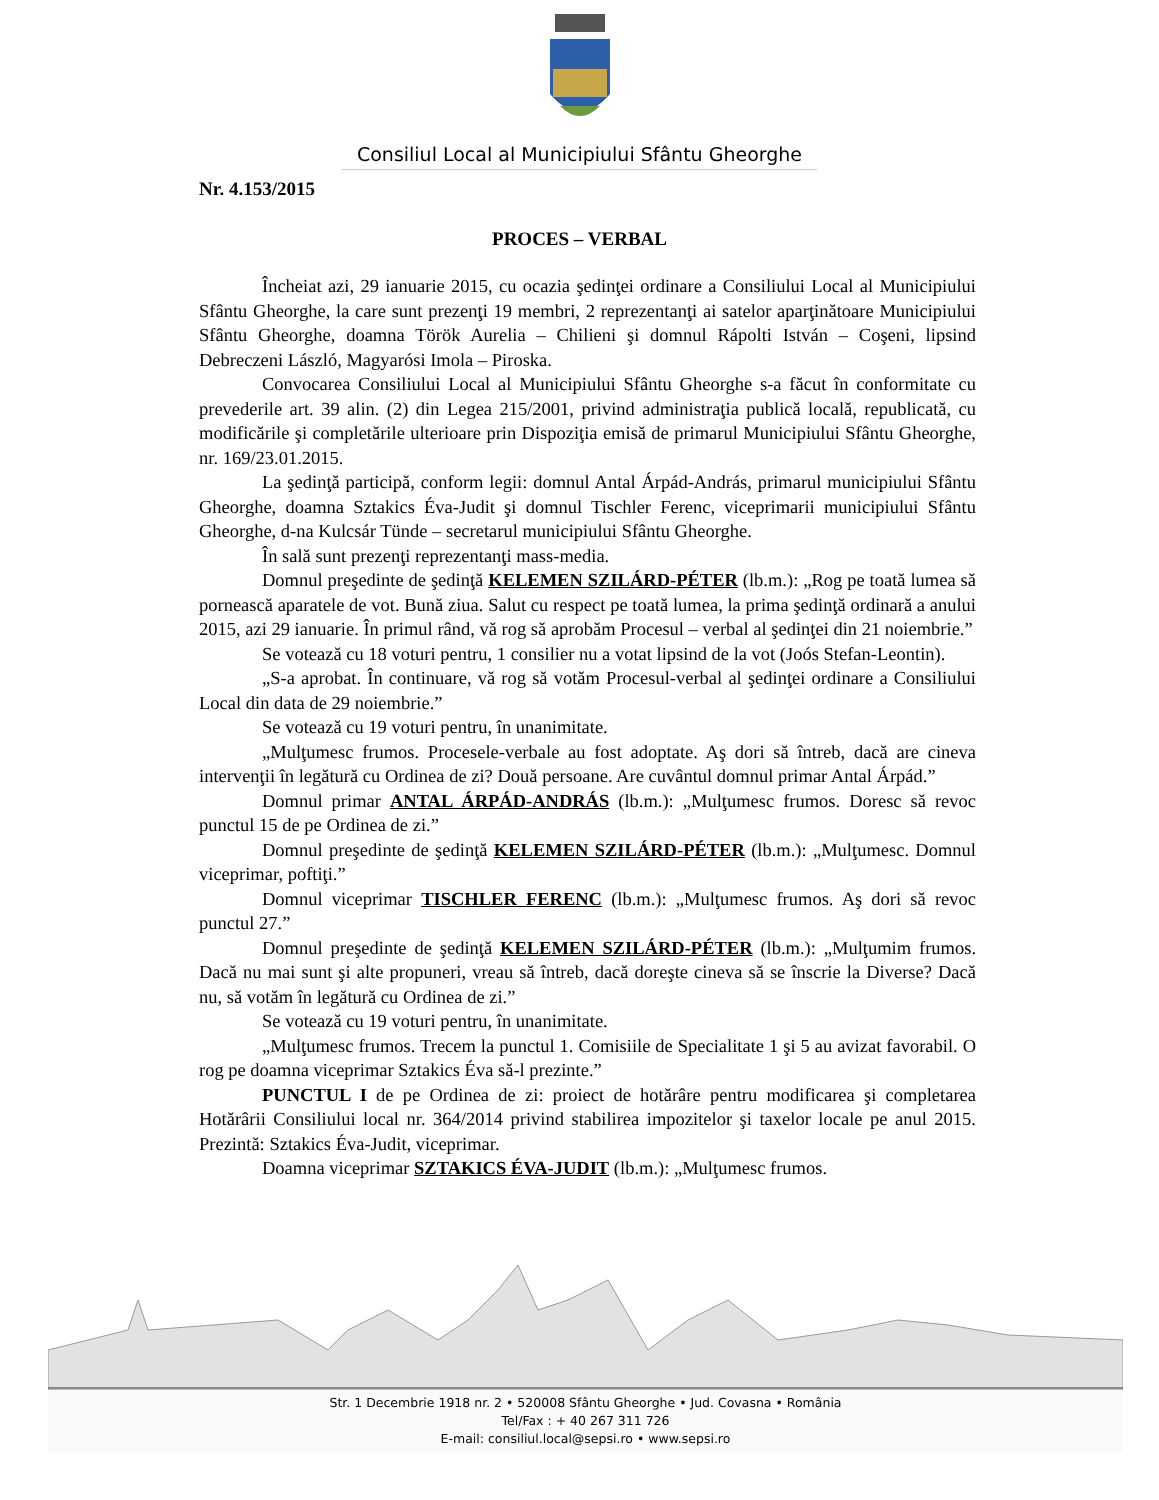Consiliul Local al Municipiului Sfântu Gheorghe
Nr. 4.153/2015
PROCES – VERBAL
Încheiat azi, 29 ianuarie 2015, cu ocazia şedinţei ordinare a Consiliului Local al Municipiului Sfântu Gheorghe, la care sunt prezenţi 19 membri, 2 reprezentanţi ai satelor aparţinătoare Municipiului Sfântu Gheorghe, doamna Török Aurelia – Chilieni şi domnul Rápolti István – Coşeni, lipsind Debreczeni László, Magyarósi Imola – Piroska.
Convocarea Consiliului Local al Municipiului Sfântu Gheorghe s-a făcut în conformitate cu prevederile art. 39 alin. (2) din Legea 215/2001, privind administraţia publică locală, republicată, cu modificările şi completările ulterioare prin Dispoziţia emisă de primarul Municipiului Sfântu Gheorghe, nr. 169/23.01.2015.
La şedinţă participă, conform legii: domnul Antal Árpád-András, primarul municipiului Sfântu Gheorghe, doamna Sztakics Éva-Judit şi domnul Tischler Ferenc, viceprimarii municipiului Sfântu Gheorghe, d-na Kulcsár Tünde – secretarul municipiului Sfântu Gheorghe.
În sală sunt prezenţi reprezentanţi mass-media.
Domnul preşedinte de şedinţă KELEMEN SZILÁRD-PÉTER (lb.m.): „Rog pe toată lumea să pornească aparatele de vot. Bună ziua. Salut cu respect pe toată lumea, la prima şedinţă ordinară a anului 2015, azi 29 ianuarie. În primul rând, vă rog să aprobăm Procesul – verbal al şedinţei din 21 noiembrie.”
Se votează cu 18 voturi pentru, 1 consilier nu a votat lipsind de la vot (Joós Stefan-Leontin).
„S-a aprobat. În continuare, vă rog să votăm Procesul-verbal al şedinţei ordinare a Consiliului Local din data de 29 noiembrie.”
Se votează cu 19 voturi pentru, în unanimitate.
„Mulţumesc frumos. Procesele-verbale au fost adoptate. Aş dori să întreb, dacă are cineva intervenţii în legătură cu Ordinea de zi? Două persoane. Are cuvântul domnul primar Antal Árpád.”
Domnul primar ANTAL ÁRPÁD-ANDRÁS (lb.m.): „Mulţumesc frumos. Doresc să revoc punctul 15 de pe Ordinea de zi.”
Domnul preşedinte de şedinţă KELEMEN SZILÁRD-PÉTER (lb.m.): „Mulţumesc. Domnul viceprimar, poftiţi.”
Domnul viceprimar TISCHLER FERENC (lb.m.): „Mulţumesc frumos. Aş dori să revoc punctul 27.”
Domnul preşedinte de şedinţă KELEMEN SZILÁRD-PÉTER (lb.m.): „Mulţumim frumos. Dacă nu mai sunt şi alte propuneri, vreau să întreb, dacă doreşte cineva să se înscrie la Diverse? Dacă nu, să votăm în legătură cu Ordinea de zi.”
Se votează cu 19 voturi pentru, în unanimitate.
„Mulţumesc frumos. Trecem la punctul 1. Comisiile de Specialitate 1 şi 5 au avizat favorabil. O rog pe doamna viceprimar Sztakics Éva să-l prezinte.”
PUNCTUL I de pe Ordinea de zi: proiect de hotărâre pentru modificarea şi completarea Hotărârii Consiliului local nr. 364/2014 privind stabilirea impozitelor şi taxelor locale pe anul 2015. Prezintă: Sztakics Éva-Judit, viceprimar.
Doamna viceprimar SZTAKICS ÉVA-JUDIT (lb.m.): „Mulţumesc frumos.
Str. 1 Decembrie 1918 nr. 2 • 520008 Sfântu Gheorghe • Jud. Covasna • România
Tel/Fax : + 40 267 311 726
E-mail: consiliul.local@sepsi.ro • www.sepsi.ro